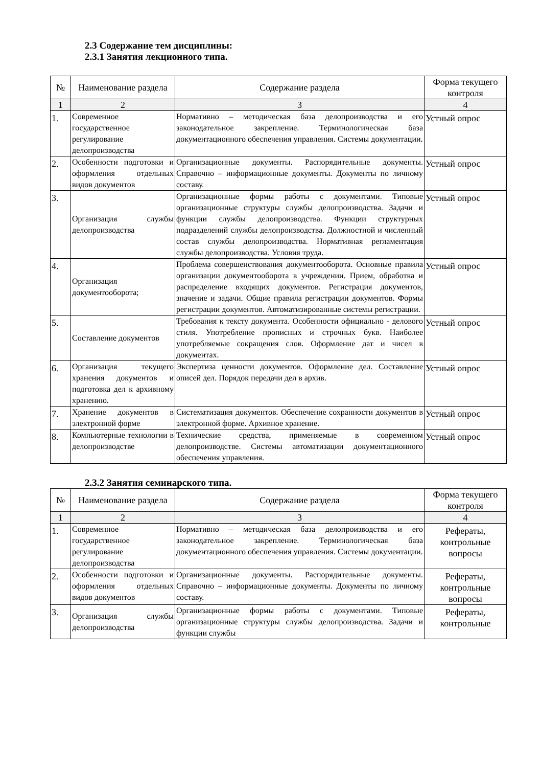2.3 Содержание тем дисциплины:
2.3.1 Занятия лекционного типа.
| № | Наименование раздела | Содержание раздела | Форма текущего контроля |
| --- | --- | --- | --- |
| 1 | 2 | 3 | 4 |
| 1. | Современное государственное регулирование делопроизводства | Нормативно – методическая база делопроизводства и его законодательное закрепление. Терминологическая база документационного обеспечения управления. Системы документации. | Устный опрос |
| 2. | Особенности подготовки и оформления отдельных видов документов | Организационные документы. Распорядительные документы. Справочно – информационные документы. Документы по личному составу. | Устный опрос |
| 3. | Организация службы делопроизводства | Организационные формы работы с документами. Типовые организационные структуры службы делопроизводства. Задачи и функции службы делопроизводства. Функции структурных подразделений службы делопроизводства. Должностной и численный состав службы делопроизводства. Нормативная регламентация службы делопроизводства. Условия труда. | Устный опрос |
| 4. | Организация документооборота; | Проблема совершенствования документооборота. Основные правила организации документооборота в учреждении. Прием, обработка и распределение входящих документов. Регистрация документов, значение и задачи. Общие правила регистрации документов. Формы регистрации документов. Автоматизированные системы регистрации. | Устный опрос |
| 5. | Составление документов | Требования к тексту документа. Особенности официально - делового стиля. Употребление прописных и строчных букв. Наиболее употребляемые сокращения слов. Оформление дат и чисел в документах. | Устный опрос |
| 6. | Организация текущего хранения документов и подготовка дел к архивному хранению. | Экспертиза ценности документов. Оформление дел. Составление описей дел. Порядок передачи дел в архив. | Устный опрос |
| 7. | Хранение документов в электронной форме | Систематизация документов. Обеспечение сохранности документов в электронной форме. Архивное хранение. | Устный опрос |
| 8. | Компьютерные технологии в делопроизводстве | Технические средства, применяемые в современном делопроизводстве. Системы автоматизации документационного обеспечения управления. | Устный опрос |
2.3.2 Занятия семинарского типа.
| № | Наименование раздела | Содержание раздела | Форма текущего контроля |
| --- | --- | --- | --- |
| 1 | 2 | 3 | 4 |
| 1. | Современное государственное регулирование делопроизводства | Нормативно – методическая база делопроизводства и его законодательное закрепление. Терминологическая база документационного обеспечения управления. Системы документации. | Рефераты, контрольные вопросы |
| 2. | Особенности подготовки и оформления отдельных видов документов | Организационные документы. Распорядительные документы. Справочно – информационные документы. Документы по личному составу. | Рефераты, контрольные вопросы |
| 3. | Организация службы делопроизводства | Организационные формы работы с документами. Типовые организационные структуры службы делопроизводства. Задачи и функции службы | Рефераты, контрольные |